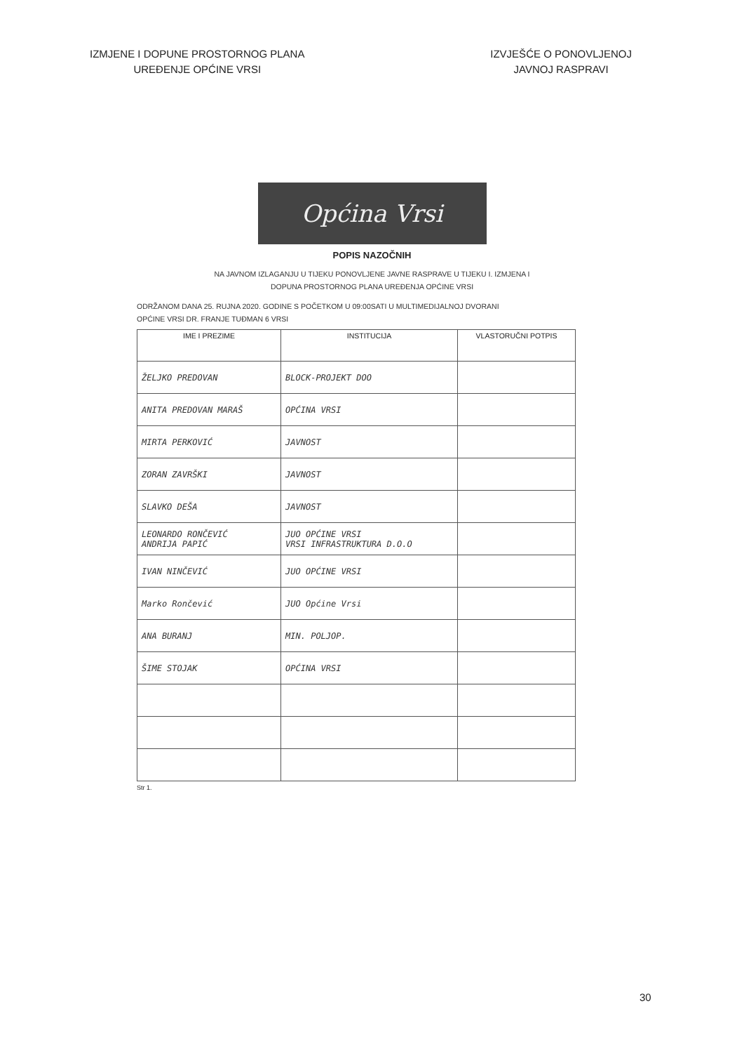IZMJENE I DOPUNE PROSTORNOG PLANA
UREĐENJE OPĆINE VRSI
IZVJEŠĆE O PONOVLJENOJ
JAVNOJ RASPRAVI
Općina Vrsi
POPIS NAZOČNIH
NA JAVNOM IZLAGANJU U TIJEKU PONOVLJENE JAVNE RASPRAVE U TIJEKU I. IZMJENA I
DOPUNA PROSTORNOG PLANA UREĐENJA OPĆINE VRSI
ODRŽANOM DANA 25. RUJNA 2020. GODINE S POČETKOM U 09:00SATI U MULTIMEDIJALNOJ DVORANI
OPĆINE VRSI DR. FRANJE TUĐMAN 6 VRSI
| IME I PREZIME | INSTITUCIJA | VLASTORUČNI POTPIS |
| --- | --- | --- |
| ŽELJKO PREDOVAN | BLOCK-PROJEKT DOO | |
| ANITA PREDOVAN MARAŠ | OPĆINA VRSI | |
| MIRTA PERKOVIĆ | JAVNOST | |
| ZORAN ZAVRŠKI | JAVNOST | |
| SLAVKO DEŠA | JAVNOST | |
| LEONARDO RONČEVIĆ ANDRIJA PAPIĆ | JUO OPĆINE VRSI VRSI INFRASTRUKTURA D.O.O | |
| IVAN NINČEVIĆ | JUO OPĆINE VRSI | |
| Marko Rončević | JUO Općine Vrsi | |
| ANA BURANJ | MIN. POLJOP. | |
| ŠIME STOJAK | OPĆINA VRSI | |
Str 1.
30